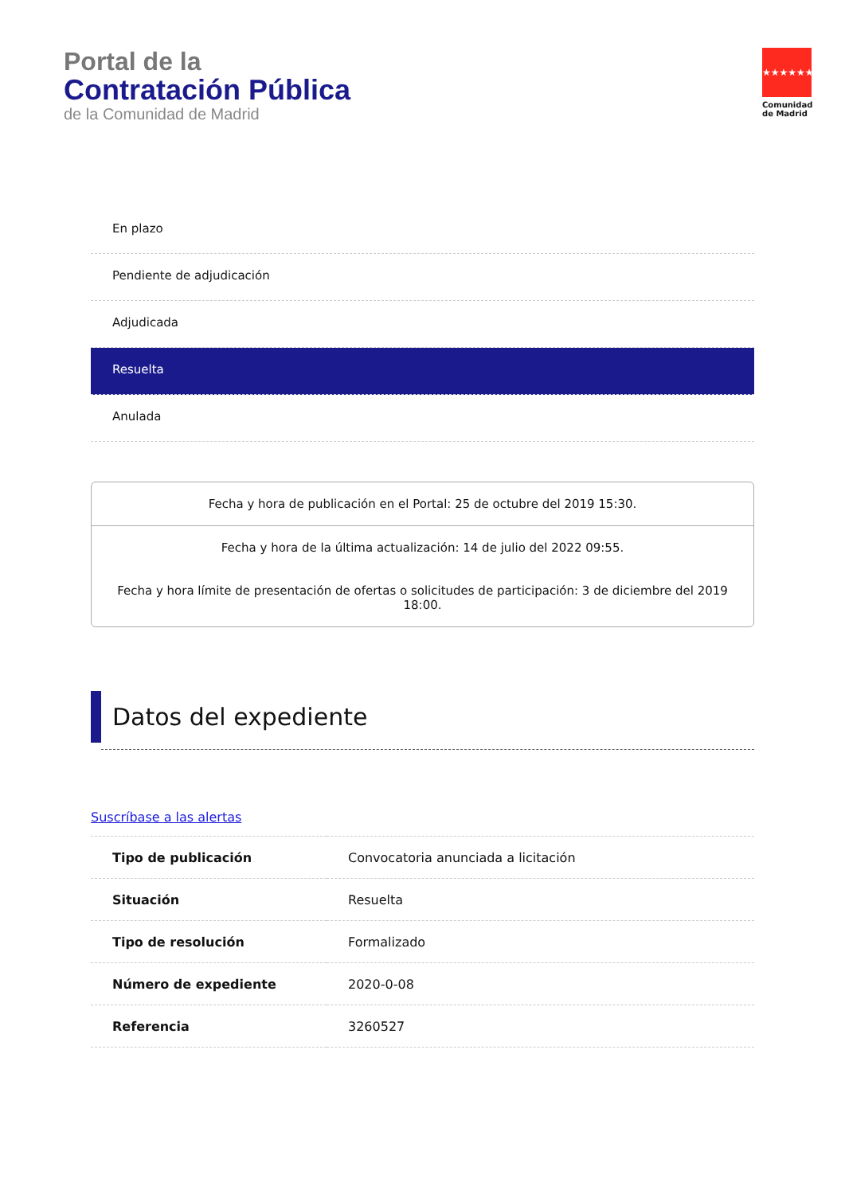Portal de la
Contratación Pública
de la Comunidad de Madrid
★★★★★★★
Comunidad de Madrid
En plazo
Pendiente de adjudicación
Adjudicada
Resuelta
Anulada
Fecha y hora de publicación en el Portal: 25 de octubre del 2019 15:30.
Fecha y hora de la última actualización: 14 de julio del 2022 09:55.
Fecha y hora límite de presentación de ofertas o solicitudes de participación: 3 de diciembre del 2019 18:00.
Datos del expediente
Suscríbase a las alertas
| Tipo de publicación | Convocatoria anunciada a licitación |
| Situación | Resuelta |
| Tipo de resolución | Formalizado |
| Número de expediente | 2020-0-08 |
| Referencia | 3260527 |